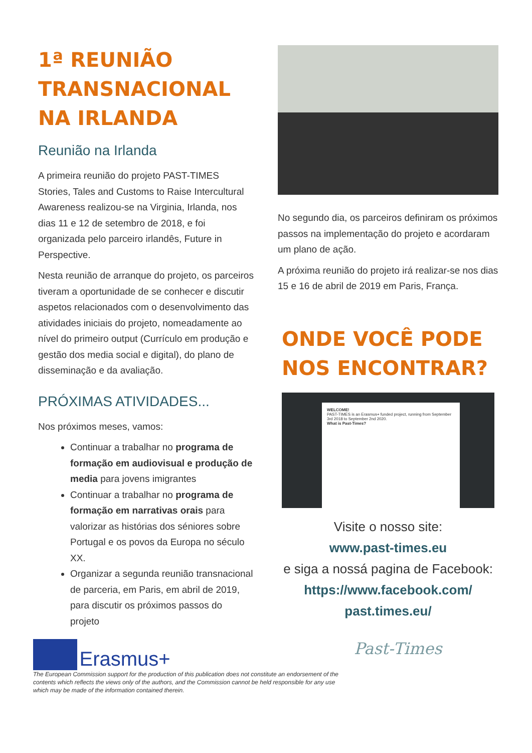1ª REUNIÃO TRANSNACIONAL NA IRLANDA
Reunião na Irlanda
A primeira reunião do projeto PAST-TIMES Stories, Tales and Customs to Raise Intercultural Awareness realizou-se na Virginia, Irlanda, nos dias 11 e 12 de setembro de 2018, e foi organizada pelo parceiro irlandês, Future in Perspective.
Nesta reunião de arranque do projeto, os parceiros tiveram a oportunidade de se conhecer e discutir aspetos relacionados com o desenvolvimento das atividades iniciais do projeto, nomeadamente ao nível do primeiro output (Currículo em produção e gestão dos media social e digital), do plano de disseminação e da avaliação.
PRÓXIMAS ATIVIDADES...
Nos próximos meses, vamos:
Continuar a trabalhar no programa de formação em audiovisual e produção de media para jovens imigrantes
Continuar a trabalhar no programa de formação em narrativas orais para valorizar as histórias dos séniores sobre Portugal e os povos da Europa no século XX.
Organizar a segunda reunião transnacional de parceria, em Paris, em abril de 2019, para discutir os próximos passos do projeto
No segundo dia, os parceiros definiram os próximos passos na implementação do projeto e acordaram um plano de ação.
A próxima reunião do projeto irá realizar-se nos dias 15 e 16 de abril de 2019 em Paris, França.
ONDE VOCÊ PODE NOS ENCONTRAR?
WELCOME!
PAST-TIMES is an Erasmus+ funded project, running from September 3rd 2018 to September 2nd 2020.
What is Past-Times?
Visite o nosso site:
www.past-times.eu
e siga a nossá pagina de Facebook:
https://www.facebook.com/
past.times.eu/
Erasmus+
The European Commission support for the production of this publication does not constitute an endorsement of the contents which reflects the views only of the authors, and the Commission cannot be held responsible for any use which may be made of the information contained therein.
Past-Times